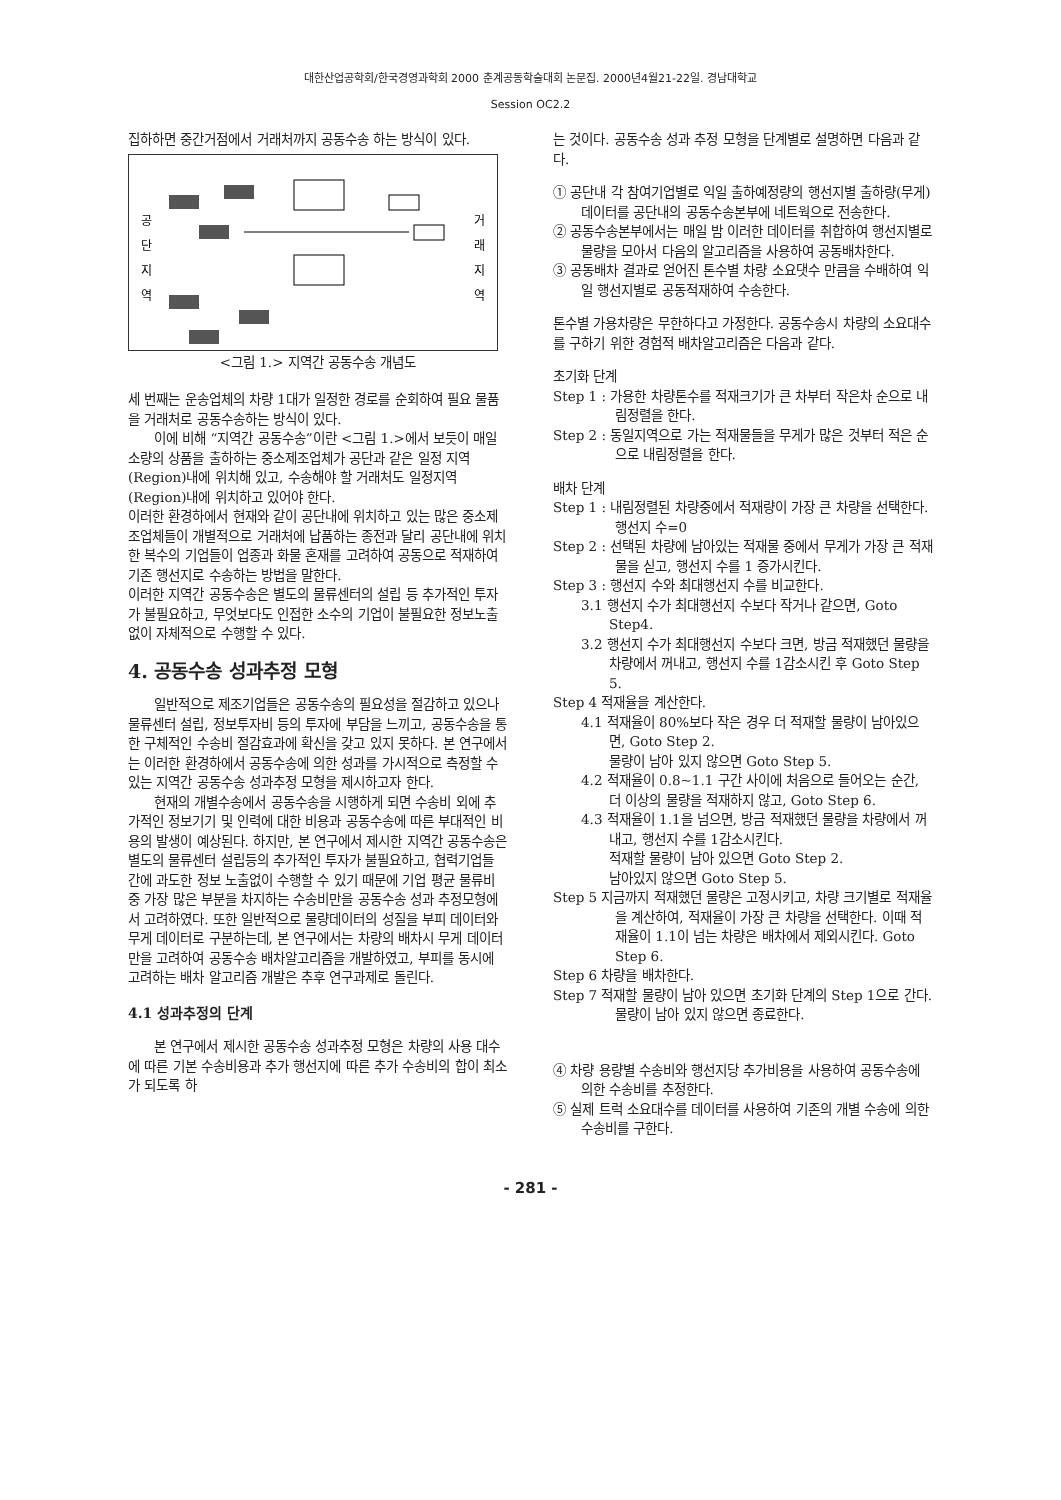대한산업공학회/한국경영과학회 2000 춘계공동학술대회 논문집. 2000년4월21-22일. 경남대학교
Session OC2.2
집하하면 중간거점에서 거래처까지 공동수송 하는 방식이 있다.
공
단
지
역
거
래
지
역
<그림 1.> 지역간 공동수송 개념도
세 번째는 운송업체의 차량 1대가 일정한 경로를 순회하여 필요 물품을 거래처로 공동수송하는 방식이 있다.
이에 비해 “지역간 공동수송”이란 <그림 1.>에서 보듯이 매일 소량의 상품을 출하하는 중소제조업체가 공단과 같은 일정 지역(Region)내에 위치해 있고, 수송해야 할 거래처도 일정지역(Region)내에 위치하고 있어야 한다.
이러한 환경하에서 현재와 같이 공단내에 위치하고 있는 많은 중소제조업체들이 개별적으로 거래처에 납품하는 종전과 달리 공단내에 위치한 복수의 기업들이 업종과 화물 혼재를 고려하여 공동으로 적재하여 기존 행선지로 수송하는 방법을 말한다.
이러한 지역간 공동수송은 별도의 물류센터의 설립 등 추가적인 투자가 불필요하고, 무엇보다도 인접한 소수의 기업이 불필요한 정보노출 없이 자체적으로 수행할 수 있다.
4. 공동수송 성과추정 모형
일반적으로 제조기업들은 공동수송의 필요성을 절감하고 있으나 물류센터 설립, 정보투자비 등의 투자에 부담을 느끼고, 공동수송을 통한 구체적인 수송비 절감효과에 확신을 갖고 있지 못하다. 본 연구에서는 이러한 환경하에서 공동수송에 의한 성과를 가시적으로 측정할 수 있는 지역간 공동수송 성과추정 모형을 제시하고자 한다.
현재의 개별수송에서 공동수송을 시행하게 되면 수송비 외에 추가적인 정보기기 및 인력에 대한 비용과 공동수송에 따른 부대적인 비용의 발생이 예상된다. 하지만, 본 연구에서 제시한 지역간 공동수송은 별도의 물류센터 설립등의 추가적인 투자가 불필요하고, 협력기업들 간에 과도한 정보 노출없이 수행할 수 있기 때문에 기업 평균 물류비 중 가장 많은 부분을 차지하는 수송비만을 공동수송 성과 추정모형에서 고려하였다. 또한 일반적으로 물량데이터의 성질을 부피 데이터와 무게 데이터로 구분하는데, 본 연구에서는 차량의 배차시 무게 데이터만을 고려하여 공동수송 배차알고리즘을 개발하였고, 부피를 동시에 고려하는 배차 알고리즘 개발은 추후 연구과제로 돌린다.
4.1 성과추정의 단계
본 연구에서 제시한 공동수송 성과추정 모형은 차량의 사용 대수에 따른 기본 수송비용과 추가 행선지에 따른 추가 수송비의 합이 최소가 되도록 하
는 것이다. 공동수송 성과 추정 모형을 단계별로 설명하면 다음과 같다.
① 공단내 각 참여기업별로 익일 출하예정량의 행선지별 출하량(무게) 데이터를 공단내의 공동수송본부에 네트웍으로 전송한다.
② 공동수송본부에서는 매일 밤 이러한 데이터를 취합하여 행선지별로 물량을 모아서 다음의 알고리즘을 사용하여 공동배차한다.
③ 공동배차 결과로 얻어진 톤수별 차량 소요댓수 만큼을 수배하여 익일 행선지별로 공동적재하여 수송한다.
톤수별 가용차량은 무한하다고 가정한다. 공동수송시 차량의 소요대수를 구하기 위한 경험적 배차알고리즘은 다음과 같다.
초기화 단계
Step 1 : 가용한 차량톤수를 적재크기가 큰 차부터 작은차 순으로 내림정렬을 한다.
Step 2 : 동일지역으로 가는 적재물들을 무게가 많은 것부터 적은 순으로 내림정렬을 한다.
배차 단계
Step 1 : 내림정렬된 차량중에서 적재량이 가장 큰 차량을 선택한다. 행선지 수=0
Step 2 : 선택된 차량에 남아있는 적재물 중에서 무게가 가장 큰 적재물을 싣고, 행선지 수를 1 증가시킨다.
Step 3 : 행선지 수와 최대행선지 수를 비교한다.
3.1 행선지 수가 최대행선지 수보다 작거나 같으면, Goto Step4.
3.2 행선지 수가 최대행선지 수보다 크면, 방금 적재했던 물량을 차량에서 꺼내고, 행선지 수를 1감소시킨 후 Goto Step 5.
Step 4 적재율을 계산한다.
4.1 적재율이 80%보다 작은 경우 더 적재할 물량이 남아있으면, Goto Step 2.
물량이 남아 있지 않으면 Goto Step 5.
4.2 적재율이 0.8~1.1 구간 사이에 처음으로 들어오는 순간, 더 이상의 물량을 적재하지 않고, Goto Step 6.
4.3 적재율이 1.1을 넘으면, 방금 적재했던 물량을 차량에서 꺼내고, 행선지 수를 1감소시킨다.
적재할 물량이 남아 있으면 Goto Step 2.
남아있지 않으면 Goto Step 5.
Step 5 지금까지 적재했던 물량은 고정시키고, 차량 크기별로 적재율을 계산하여, 적재율이 가장 큰 차량을 선택한다. 이때 적재율이 1.1이 넘는 차량은 배차에서 제외시킨다. Goto Step 6.
Step 6 차량을 배차한다.
Step 7 적재할 물량이 남아 있으면 초기화 단계의 Step 1으로 간다. 물량이 남아 있지 않으면 종료한다.
④ 차량 용량별 수송비와 행선지당 추가비용을 사용하여 공동수송에 의한 수송비를 추정한다.
⑤ 실제 트럭 소요대수를 데이터를 사용하여 기존의 개별 수송에 의한 수송비를 구한다.
- 281 -